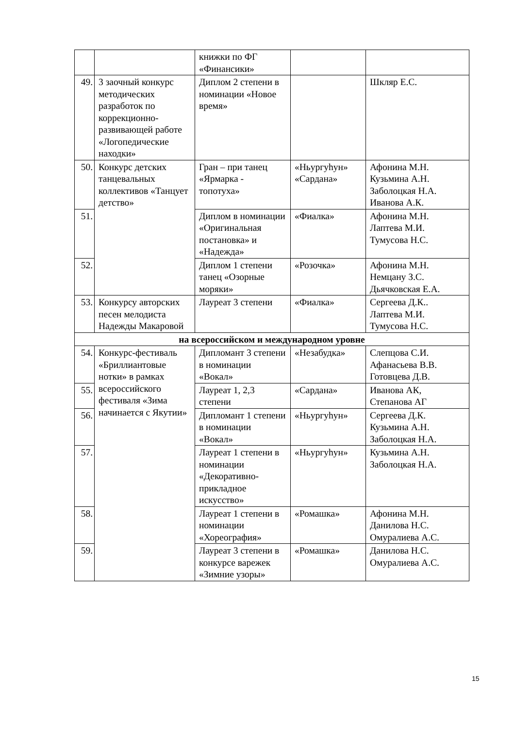| | | книжки по ФГ «Финансики» | | |
| 49. | 3 заочный конкурс методических разработок по коррекционно-развивающей работе «Логопедические находки» | Диплом 2 степени в номинации «Новое время» | | Шкляр Е.С. |
| 50. | Конкурс детских танцевальных коллективов «Танцует детство» | Гран – при танец «Ярмарка - топотуха» | «Ньургуhун» «Сардана» | Афонина М.Н. Кузьмина А.Н. Заболоцкая Н.А. Иванова А.К. |
| 51. | | Диплом в номинации «Оригинальная постановка» и «Надежда» | «Фиалка» | Афонина М.Н. Лаптева М.И. Тумусова Н.С. |
| 52. | | Диплом 1 степени танец «Озорные моряки» | «Розочка» | Афонина М.Н. Немцану З.С. Дьячковская Е.А. |
| 53. | Конкурсу авторских песен мелодиста Надежды Макаровой | Лауреат 3 степени | «Фиалка» | Сергеева Д.К.. Лаптева М.И. Тумусова Н.С. |
| на всероссийском и международном уровне | | | | |
| 54. | Конкурс-фестиваль «Бриллиантовые нотки» в рамках всероссийского фестиваля «Зима начинается с Якутии» | Дипломант 3 степени в номинации «Вокал» | «Незабудка» | Слепцова С.И. Афанасьева В.В. Готовцева Д.В. |
| 55. | | Лауреат 1, 2,3 степени | «Сардана» | Иванова АК, Степанова АГ |
| 56. | | Дипломант 1 степени в номинации «Вокал» | «Ньургуhун» | Сергеева Д.К. Кузьмина А.Н. Заболоцкая Н.А. |
| 57. | | Лауреат 1 степени в номинации «Декоративно-прикладное искусство» | «Ньургуhун» | Кузьмина А.Н. Заболоцкая Н.А. |
| 58. | | Лауреат 1 степени в номинации «Хореография» | «Ромашка» | Афонина М.Н. Данилова Н.С. Омуралиева А.С. |
| 59. | | Лауреат 3 степени в конкурсе варежек «Зимние узоры» | «Ромашка» | Данилова Н.С. Омуралиева А.С. |
15